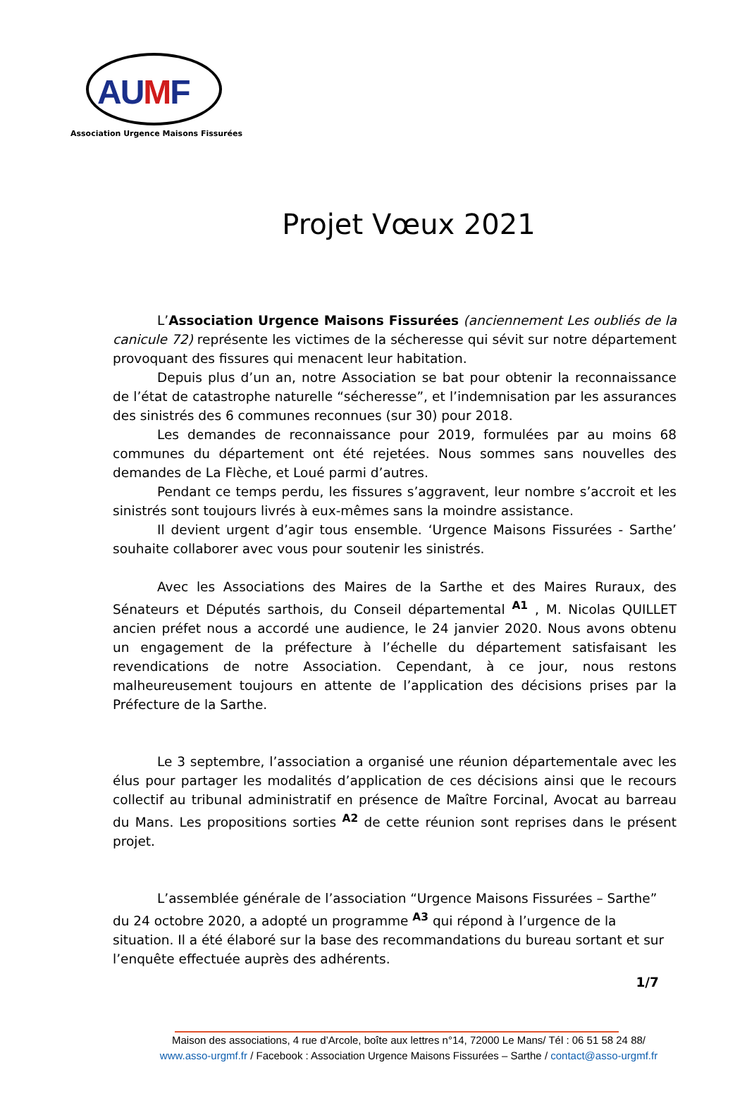AUMF
Association Urgence Maisons Fissurées
Projet Vœux 2021
L’Association Urgence Maisons Fissurées (anciennement Les oubliés de la canicule 72) représente les victimes de la sécheresse qui sévit sur notre département provoquant des fissures qui menacent leur habitation.
Depuis plus d’un an, notre Association se bat pour obtenir la reconnaissance de l’état de catastrophe naturelle “sécheresse”, et l’indemnisation par les assurances des sinistrés des 6 communes reconnues (sur 30) pour 2018.
Les demandes de reconnaissance pour 2019, formulées par au moins 68 communes du département ont été rejetées. Nous sommes sans nouvelles des demandes de La Flèche, et Loué parmi d’autres.
Pendant ce temps perdu, les fissures s’aggravent, leur nombre s’accroit et les sinistrés sont toujours livrés à eux-mêmes sans la moindre assistance.
Il devient urgent d’agir tous ensemble. ‘Urgence Maisons Fissurées - Sarthe’ souhaite collaborer avec vous pour soutenir les sinistrés.
Avec les Associations des Maires de la Sarthe et des Maires Ruraux, des Sénateurs et Députés sarthois, du Conseil départemental <sup>A1</sup> , M. Nicolas QUILLET ancien préfet nous a accordé une audience, le 24 janvier 2020. Nous avons obtenu un engagement de la préfecture à l’échelle du département satisfaisant les revendications de notre Association. Cependant, à ce jour, nous restons malheureusement toujours en attente de l’application des décisions prises par la Préfecture de la Sarthe.
Le 3 septembre, l’association a organisé une réunion départementale avec les élus pour partager les modalités d’application de ces décisions ainsi que le recours collectif au tribunal administratif en présence de Maître Forcinal, Avocat au barreau du Mans. Les propositions sorties <sup>A2</sup> de cette réunion sont reprises dans le présent projet.
L’assemblée générale de l’association “Urgence Maisons Fissurées – Sarthe” du 24 octobre 2020, a adopté un programme <sup>A3</sup> qui répond à l’urgence de la situation. Il a été élaboré sur la base des recommandations du bureau sortant et sur l’enquête effectuée auprès des adhérents.
1/7
Maison des associations, 4 rue d’Arcole, boîte aux lettres n°14, 72000 Le Mans/ Tél : 06 51 58 24 88/
www.asso-urgmf.fr / Facebook : Association Urgence Maisons Fissurées – Sarthe / contact@asso-urgmf.fr